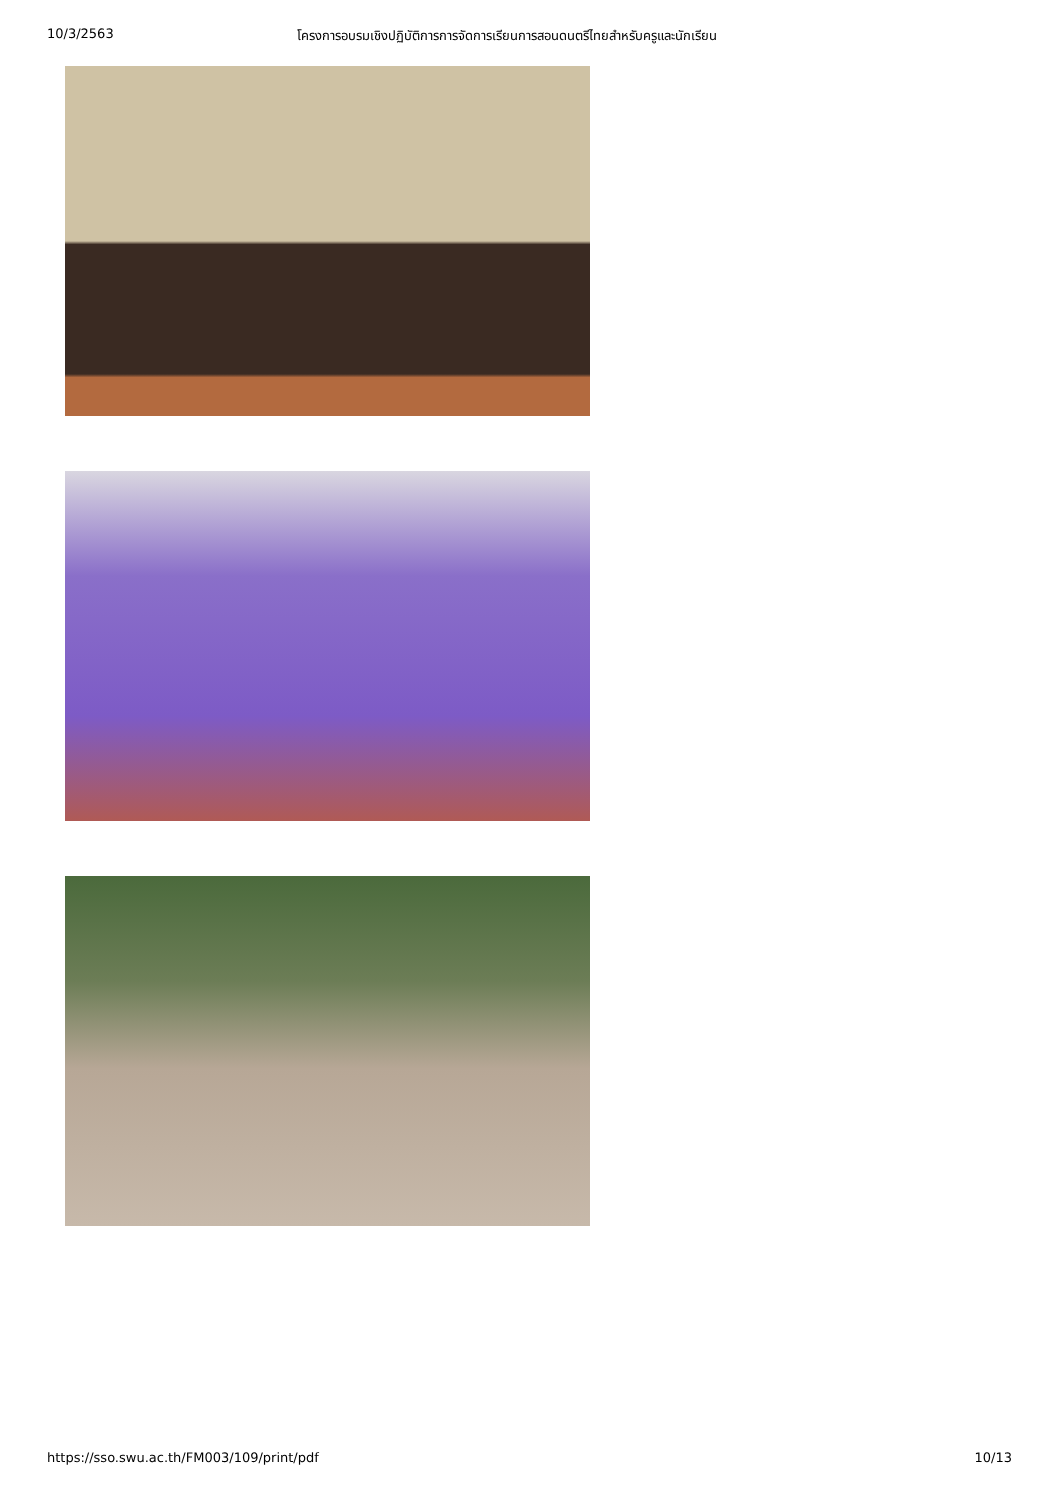10/3/2563 โครงการอบรมเชิงปฏิบัติการการจัดการเรียนการสอนดนตรีไทยสำหรับครูและนักเรียน
https://sso.swu.ac.th/FM003/109/print/pdf 10/13